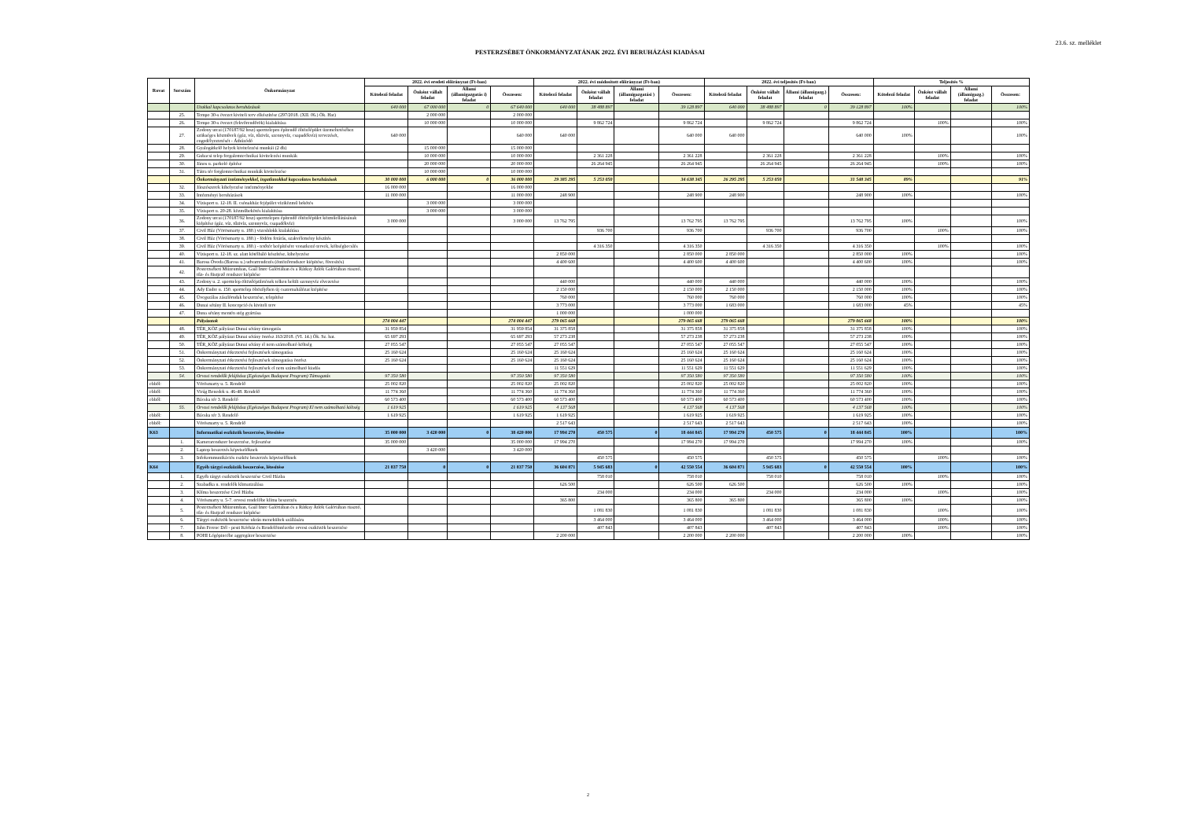23.6. sz. melléklet
PESTERZSÉBET ÖNKORMÁNYZATÁNAK 2022. ÉVI BERUHÁZÁSI KIADÁSAI
| Rovat | Sorszám | Önkormányzat | 2022. évi eredeti előirányzat (Ft-ban) | | | | 2022. évi módosított előirányzat (Ft-ban) | | | | 2022. évi teljesítés (Ft-ban) | | | | Teljesítés % | | | |
| --- | --- | --- | --- | --- | --- | --- | --- | --- | --- | --- | --- | --- | --- | --- | --- | --- | --- | --- |
| | | | Kötelező feladat | Önként vállalt feladat | Állami (államigazgatás i) feladat | Összesen: | Kötelező feladat | Önként vállalt feladat | Állami (államigazgatási ) feladat | Összesen: | Kötelező feladat | Önként vállalt feladat | Állami (államigazg.) feladat | Összesen: | Kötelező feladat | Önként vállalt feladat | Állami (államigazg.) feladat | Összesen: |
| | | Utakkal kapcsolatos beruházások | 640 000 | 67 000 000 | 0 | 67 640 000 | 640 000 | 38 488 897 | | 39 128 897 | 640 000 | 38 488 897 | 0 | 39 128 897 | 100% | | | 100% |
| | 25. | Tempo 30-s övezet kiviteli terv elkészítése (297/2018. (XII. 06.) Ök. Hat) | | 2 000 000 | | 2 000 000 | | | | | | | | | | | | |
| | 26. | Tempo 30-s övezet (fekvőrendőrök) kialakítása | | 10 000 000 | | 10 000 000 | | 9 862 724 | | 9 862 724 | | 9 862 724 | | 9 862 724 | | 100% | | 100% |
| | 27. | Zodony utcai (170187/92 hrsz) sporttelepen építendő öltözőépület üzemeltetéséhez szükséges közművek (gáz, víz, tűzivíz, szennyvíz, csapadékvíz) tervezését, engedélyeztetését - Áthúzódó | 640 000 | | | 640 000 | 640 000 | | | 640 000 | 640 000 | | | 640 000 | 100% | | | 100% |
| | 28. | Gyalogátkelő helyek kivitelezési munkái (2 db) | | 15 000 000 | | 15 000 000 | | | | | | | | | | | | |
| | 29. | Gubacsi telep forgalomtechnikai kivitelezési munkák | | 10 000 000 | | 10 000 000 | | 2 361 228 | | 2 361 228 | | 2 361 228 | | 2 361 228 | | 100% | | 100% |
| | 30. | János u. parkoló építése | | 20 000 000 | | 20 000 000 | | 26 264 945 | | 26 264 945 | | 26 264 945 | | 26 264 945 | | 100% | | 100% |
| | 31. | Tátra tér forglomtechnikai munkák kivitelezése | | 10 000 000 | | 10 000 000 | | | | | | | | | | | | |
| | | Önkormányzati intézményekkel, ingatlanokkal kapcsolatos beruházások | 30 000 000 | 6 000 000 | 0 | 36 000 000 | 29 385 295 | 5 253 050 | | 34 638 345 | 26 295 295 | 5 253 050 | | 31 548 345 | 89% | | | 91% |
| | 32. | Játszószerek kihelyezése intézményekbe | 16 000 000 | | | 16 000 000 | | | | | | | | | | | | |
| | 33. | Intézményi beruházások | 11 000 000 | | | 11 000 000 | 248 900 | | | 248 900 | 248 900 | | | 248 900 | 100% | | | 100% |
| | 34. | Vízisport u. 12-18. II. csónakház fejépület víziközmű bekötés | | 3 000 000 | | 3 000 000 | | | | | | | | | | | | |
| | 35. | Vízisport u. 20-28. közműbekötés kialakítása | | 3 000 000 | | 3 000 000 | | | | | | | | | | | | |
| | 36. | Zodony utcai (170187/92 hrsz) sporttelepen építendő öltözőépület közműellátásának kiépítése (gáz, víz, tűzivíz, szennyvíz, csapadékvíz) | 3 000 000 | | | 3 000 000 | 13 762 795 | | | 13 762 795 | 13 762 795 | | | 13 762 795 | 100% | | | 100% |
| | 37. | Civil Ház (Vörösmarty u. 180.) vizesblokk kialakítása | | | | | | 936 700 | | 936 700 | | 936 700 | | 936 700 | | 100% | | 100% |
| | 38. | Civil Ház (Vörösmarty u. 180.) - födém fetárás, szakvélemény készítés | | | | | | | | | | | | | | | | |
| | 39. | Civil Ház (Vörösmarty u. 180.) - tetőtér beépítésére vonatkozó tervek, költségbecslés | | | | | | 4 316 350 | | 4 316 350 | | 4 316 350 | | 4 316 350 | | 100% | | 100% |
| | 40. | Vízisport u. 12-18. sz. alatt kötélháló készítése, kihelyezése | | | | | 2 850 000 | | | 2 850 000 | 2 850 000 | | | 2 850 000 | 100% | | | 100% |
| | 41. | Baross Óvoda (Baross u.) udvarrendezés (öntözőrendszer kiépítése, füvesítés) | | | | | 4 400 600 | | | 4 400 600 | 4 400 600 | | | 4 400 600 | 100% | | | 100% |
| | 42. | Pesterzsébeti Múzeumban, Gaál Imre Galériában és a Rátkay Átlók Galériában riasztó, tűz- és füstjező rendszer kiépítése | | | | | | | | | | | | | | | | |
| | 43. | Zodony u. 2. sporttelep öltözőépületének telken belüli szennyvíz elvezetése | | | | | 440 000 | | | 440 000 | 440 000 | | | 440 000 | 100% | | | 100% |
| | 44. | Ady Endre u. 150. sporttelep öltözőjében új csatornahálózat kiépítése | | | | | 2 150 000 | | | 2 150 000 | 2 150 000 | | | 2 150 000 | 100% | | | 100% |
| | 45. | Üvegszálas zászlórudak beszerzése, telepítése | | | | | 760 000 | | | 760 000 | 760 000 | | | 760 000 | 100% | | | 100% |
| | 46. | Dunai sétány II. koncepció és kiviteli terv | | | | | 3 773 000 | | | 3 773 000 | 1 683 000 | | | 1 683 000 | 45% | | | 45% |
| | 47. | Duna sétány mentén stég gyártása | | | | | 1 000 000 | | | 1 000 000 | | | | | | | | |
| | | Pályázatok | 274 004 447 | | | 274 004 447 | 279 065 668 | | | 279 065 668 | 279 065 668 | | | 279 065 668 | 100% | | | 100% |
| | 48. | TÉR_KÖZ pályázat Dunai sétány támogatás | 31 959 854 | | | 31 959 854 | 31 375 858 | | | 31 375 858 | 31 375 858 | | | 31 375 858 | 100% | | | 100% |
| | 49. | TÉR_KÖZ pályázat Dunai sétány önrész 163/2018. (VI. 14.) Ök. Sz. hat. | 65 697 293 | | | 65 697 293 | 57 273 238 | | | 57 273 238 | 57 273 238 | | | 57 273 238 | 100% | | | 100% |
| | 50. | TÉR_KÖZ pályázat Dunai sétány el nem számolható költség | 27 055 547 | | | 27 055 547 | 27 055 547 | | | 27 055 547 | 27 055 547 | | | 27 055 547 | 100% | | | 100% |
| | 51. | Önkormányzati étkeztetési fejlesztések támogatása | 25 160 624 | | | 25 160 624 | 25 160 624 | | | 25 160 624 | 25 160 624 | | | 25 160 624 | 100% | | | 100% |
| | 52. | Önkormányzati étkeztetési fejlesztések támogatása önrész | 25 160 624 | | | 25 160 624 | 25 160 624 | | | 25 160 624 | 25 160 624 | | | 25 160 624 | 100% | | | 100% |
| | 53. | Önkormányzati étkeztetési fejlesztések el nem számolható kiadás | | | | | 11 551 629 | | | 11 551 629 | 11 551 629 | | | 11 551 629 | 100% | | | 100% |
| | 54. | Orvosi rendelők felújítása (Egészséges Budapest Program) Támogatás | 97 350 580 | | | 97 350 580 | 97 350 580 | | | 97 350 580 | 97 350 580 | | | 97 350 580 | 100% | | | 100% |
| ebből: | | Vörösmarty u. 5. Rendelő | 25 002 820 | | | 25 002 820 | 25 002 820 | | | 25 002 820 | 25 002 820 | | | 25 002 820 | 100% | | | 100% |
| ebből: | | Virág Benedek u. 46-48. Rendelő | 11 774 360 | | | 11 774 360 | 11 774 360 | | | 11 774 360 | 11 774 360 | | | 11 774 360 | 100% | | | 100% |
| ebből: | | Bácska tér 3. Rendelő | 60 573 400 | | | 60 573 400 | 60 573 400 | | | 60 573 400 | 60 573 400 | | | 60 573 400 | 100% | | | 100% |
| | 55. | Orvosi rendelők felújítása (Egészséges Budapest Program) El nem számolható költség | 1 619 925 | | | 1 619 925 | 4 137 568 | | | 4 137 568 | 4 137 568 | | | 4 137 568 | 100% | | | 100% |
| ebből: | | Bácska tér 3. Rendelő | 1 619 925 | | | 1 619 925 | 1 619 925 | | | 1 619 925 | 1 619 925 | | | 1 619 925 | 100% | | | 100% |
| ebből: | | Vörösmarty u. 5. Rendelő | | | | | 2 517 643 | | | 2 517 643 | 2 517 643 | | | 2 517 643 | 100% | | | 100% |
| K63 | | Informatikai eszközök beszerzése, létesítése | 35 000 000 | 3 420 000 | 0 | 38 420 000 | 17 994 270 | 450 575 | 0 | 18 444 845 | 17 994 270 | 450 575 | 0 | 18 444 845 | 100% | | | 100% |
| | 1. | Kamerarendszer beszerzése, fejlesztése | 35 000 000 | | | 35 000 000 | 17 994 270 | | | 17 994 270 | 17 994 270 | | | 17 994 270 | 100% | | | 100% |
| | 2. | Laptop beszerzés képviselőknek | | 3 420 000 | | 3 420 000 | | | | | | | | | | | | |
| | 3. | Infokommunikációs eszköz beszerzés képviselőknek | | | | | | 450 575 | | 450 575 | | 450 575 | | 450 575 | | 100% | | 100% |
| K64 | | Egyéb tárgyi eszközök beszerzése, létesítése | 21 837 750 | 0 | 0 | 21 837 750 | 36 604 871 | 5 945 683 | 0 | 42 550 554 | 36 604 871 | 5 945 683 | 0 | 42 550 554 | 100% | | | 100% |
| | 1. | Egyéb tárgyi eszközök beszerzése Civil Házba | | | | | | 758 010 | | 758 010 | | 758 010 | | 758 010 | | 100% | | 100% |
| | 2. | Szabadka u. rendelők klimatizálása | | | | | 626 500 | | | 626 500 | 626 500 | | | 626 500 | 100% | | | 100% |
| | 3. | Klíma beszerzése Civil Házba | | | | | | 234 000 | | 234 000 | | 234 000 | | 234 000 | | 100% | | 100% |
| | 4. | Vörösmarty u. 5-7. orvosi rendelőbe klíma beszerzés | | | | | 365 800 | | | 365 800 | 365 800 | | | 365 800 | 100% | | | 100% |
| | 5. | Pesterzsébeti Múzeumban, Gaál Imre Galériában és a Rátkay Átlók Galériában riasztó, tűz- és füstjező rendszer kiépítése | | | | | | 1 081 830 | | 1 081 830 | | 1 081 830 | | 1 081 830 | | 100% | | 100% |
| | 6. | Tárgyi eszközök beszerzése ukrán menekültek szállására | | | | | | 3 464 000 | | 3 464 000 | | 3 464 000 | | 3 464 000 | | 100% | | 100% |
| | 7. | Jahn Ferenc Dél - pesti Kórház és Rendelőintézetbe orvosi eszközök beszerzése | | | | | | 407 843 | | 407 843 | | 407 843 | | 407 843 | | 100% | | 100% |
| | 8. | POHI Légópincébe aggregátor beszerzése | | | | | 2 200 000 | | | 2 200 000 | 2 200 000 | | | 2 200 000 | 100% | | | 100% |
2